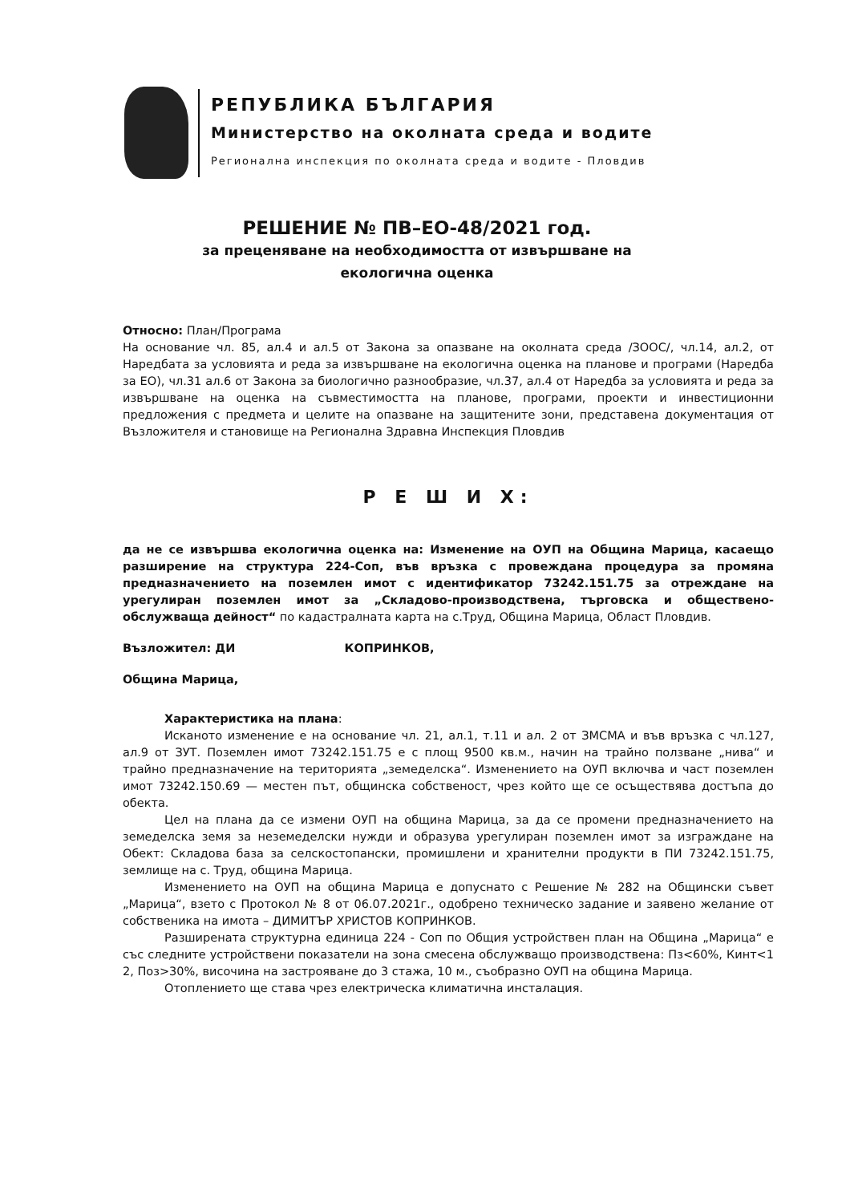РЕПУБЛИКА БЪЛГАРИЯ
Министерство на околната среда и водите
Регионална инспекция по околната среда и водите - Пловдив
РЕШЕНИЕ № ПВ–ЕО-48/2021 год.
за преценяване на необходимостта от извършване на
екологична оценка
Относно: План/Програма
На основание чл. 85, ал.4 и ал.5 от Закона за опазване на околната среда /ЗООС/, чл.14, ал.2, от Наредбата за условията и реда за извършване на екологична оценка на планове и програми (Наредба за ЕО), чл.31 ал.6 от Закона за биологично разнообразие, чл.37, ал.4 от Наредба за условията и реда за извършване на оценка на съвместимостта на планове, програми, проекти и инвестиционни предложения с предмета и целите на опазване на защитените зони, представена документация от Възложителя и становище на Регионална Здравна Инспекция Пловдив
Р Е Ш И Х:
да не се извършва екологична оценка на: Изменение на ОУП на Община Марица, касаещо разширение на структура 224-Соп, във връзка с провеждана процедура за промяна предназначението на поземлен имот с идентификатор 73242.151.75 за отреждане на урегулиран поземлен имот за „Складово-производствена, търговска и обществено-обслужваща дейност“ по кадастралната карта на с.Труд, Община Марица, Област Пловдив.
Възложител: ДИ КОПРИНКОВ,
Община Марица,
Характеристика на плана:
Исканото изменение е на основание чл. 21, ал.1, т.11 и ал. 2 от ЗМСМА и във връзка с чл.127, ал.9 от ЗУТ. Поземлен имот 73242.151.75 е с площ 9500 кв.м., начин на трайно ползване „нива“ и трайно предназначение на територията „земеделска“. Изменението на ОУП включва и част поземлен имот 73242.150.69 — местен път, общинска собственост, чрез който ще се осъществява достъпа до обекта.
Цел на плана да се измени ОУП на община Марица, за да се промени предназначението на земеделска земя за неземеделски нужди и образува урегулиран поземлен имот за изграждане на Обект: Складова база за селскостопански, промишлени и хранителни продукти в ПИ 73242.151.75, землище на с. Труд, община Марица.
Изменението на ОУП на община Марица е допуснато с Решение № 282 на Общински съвет „Марица“, взето с Протокол № 8 от 06.07.2021г., одобрено техническо задание и заявено желание от собственика на имота – ДИМИТЪР ХРИСТОВ КОПРИНКОВ.
Разширената структурна единица 224 - Соп по Общия устройствен план на Община „Марица“ е със следните устройствени показатели на зона смесена обслужващо производствена: Пз<60%, Кинт<1 2, Поз>30%, височина на застрояване до 3 стажа, 10 м., съобразно ОУП на община Марица.
Отоплението ще става чрез електрическа климатична инсталация.